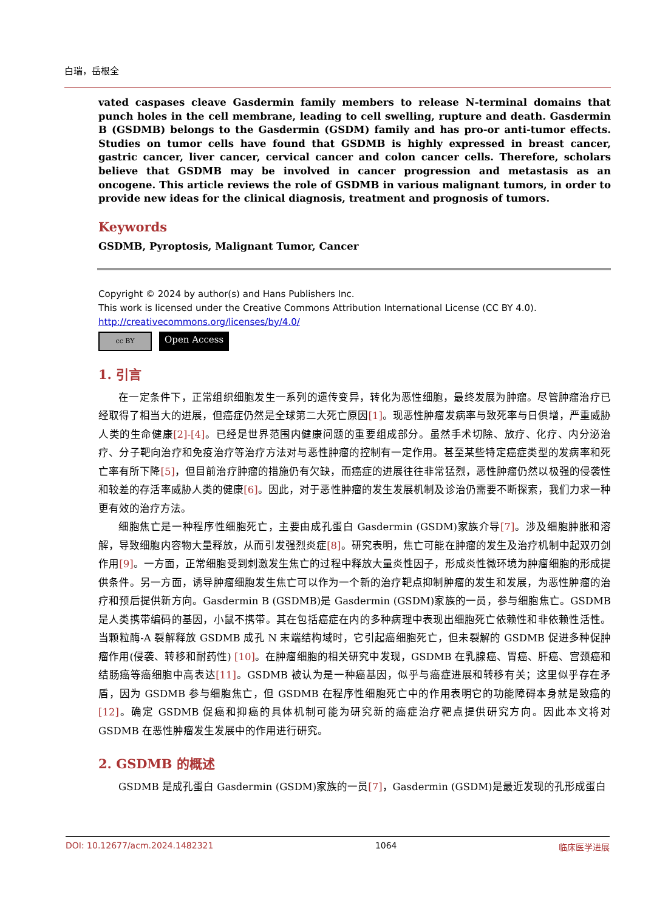白瑞，岳根全
vated caspases cleave Gasdermin family members to release N-terminal domains that punch holes in the cell membrane, leading to cell swelling, rupture and death. Gasdermin B (GSDMB) belongs to the Gasdermin (GSDM) family and has pro-or anti-tumor effects. Studies on tumor cells have found that GSDMB is highly expressed in breast cancer, gastric cancer, liver cancer, cervical cancer and colon cancer cells. Therefore, scholars believe that GSDMB may be involved in cancer progression and metastasis as an oncogene. This article reviews the role of GSDMB in various malignant tumors, in order to provide new ideas for the clinical diagnosis, treatment and prognosis of tumors.
Keywords
GSDMB, Pyroptosis, Malignant Tumor, Cancer
Copyright © 2024 by author(s) and Hans Publishers Inc.
This work is licensed under the Creative Commons Attribution International License (CC BY 4.0).
http://creativecommons.org/licenses/by/4.0/
cc BY
Open Access
1. 引言
在一定条件下，正常组织细胞发生一系列的遗传变异，转化为恶性细胞，最终发展为肿瘤。尽管肿瘤治疗已经取得了相当大的进展，但癌症仍然是全球第二大死亡原因[1]。现恶性肿瘤发病率与致死率与日俱增，严重威胁人类的生命健康[2]-[4]。已经是世界范围内健康问题的重要组成部分。虽然手术切除、放疗、化疗、内分泌治疗、分子靶向治疗和免疫治疗等治疗方法对与恶性肿瘤的控制有一定作用。甚至某些特定癌症类型的发病率和死亡率有所下降[5]，但目前治疗肿瘤的措施仍有欠缺，而癌症的进展往往非常猛烈，恶性肿瘤仍然以极强的侵袭性和较差的存活率威胁人类的健康[6]。因此，对于恶性肿瘤的发生发展机制及诊治仍需要不断探索，我们力求一种更有效的治疗方法。
细胞焦亡是一种程序性细胞死亡，主要由成孔蛋白 Gasdermin (GSDM)家族介导[7]。涉及细胞肿胀和溶解，导致细胞内容物大量释放，从而引发强烈炎症[8]。研究表明，焦亡可能在肿瘤的发生及治疗机制中起双刃剑作用[9]。一方面，正常细胞受到刺激发生焦亡的过程中释放大量炎性因子，形成炎性微环境为肿瘤细胞的形成提供条件。另一方面，诱导肿瘤细胞发生焦亡可以作为一个新的治疗靶点抑制肿瘤的发生和发展，为恶性肿瘤的治疗和预后提供新方向。Gasdermin B (GSDMB)是 Gasdermin (GSDM)家族的一员，参与细胞焦亡。GSDMB 是人类携带编码的基因，小鼠不携带。其在包括癌症在内的多种病理中表现出细胞死亡依赖性和非依赖性活性。当颗粒酶-A 裂解释放 GSDMB 成孔 N 末端结构域时，它引起癌细胞死亡，但未裂解的 GSDMB 促进多种促肿瘤作用(侵袭、转移和耐药性) [10]。在肿瘤细胞的相关研究中发现，GSDMB 在乳腺癌、胃癌、肝癌、宫颈癌和结肠癌等癌细胞中高表达[11]。GSDMB 被认为是一种癌基因，似乎与癌症进展和转移有关；这里似乎存在矛盾，因为 GSDMB 参与细胞焦亡，但 GSDMB 在程序性细胞死亡中的作用表明它的功能障碍本身就是致癌的[12]。确定 GSDMB 促癌和抑癌的具体机制可能为研究新的癌症治疗靶点提供研究方向。因此本文将对 GSDMB 在恶性肿瘤发生发展中的作用进行研究。
2. GSDMB 的概述
GSDMB 是成孔蛋白 Gasdermin (GSDM)家族的一员[7]，Gasdermin (GSDM)是最近发现的孔形成蛋白
DOI: 10.12677/acm.2024.1482321 1064 临床医学进展